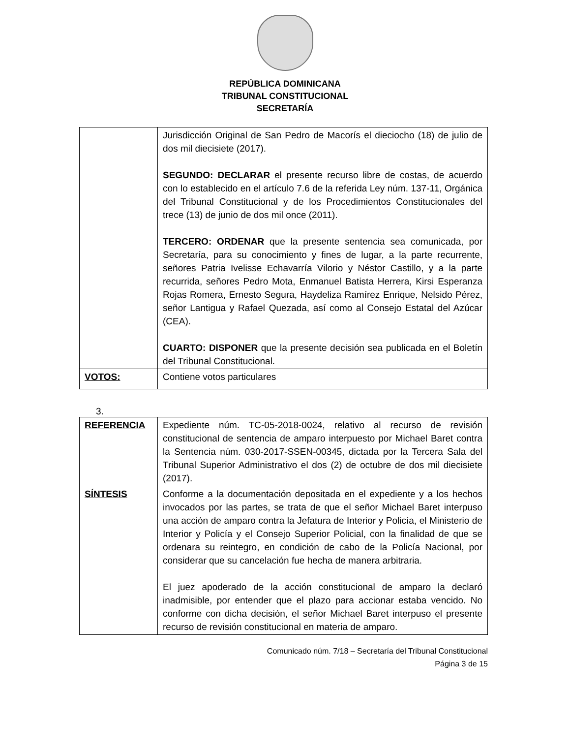REPÚBLICA DOMINICANA
TRIBUNAL CONSTITUCIONAL
SECRETARÍA
| | Jurisdicción Original de San Pedro de Macorís el dieciocho (18) de julio de dos mil diecisiete (2017). SEGUNDO: DECLARAR el presente recurso libre de costas, de acuerdo con lo establecido en el artículo 7.6 de la referida Ley núm. 137-11, Orgánica del Tribunal Constitucional y de los Procedimientos Constitucionales del trece (13) de junio de dos mil once (2011). TERCERO: ORDENAR que la presente sentencia sea comunicada, por Secretaría, para su conocimiento y fines de lugar, a la parte recurrente, señores Patria Ivelisse Echavarría Vilorio y Néstor Castillo, y a la parte recurrida, señores Pedro Mota, Enmanuel Batista Herrera, Kirsi Esperanza Rojas Romera, Ernesto Segura, Haydeliza Ramírez Enrique, Nelsido Pérez, señor Lantigua y Rafael Quezada, así como al Consejo Estatal del Azúcar (CEA). CUARTO: DISPONER que la presente decisión sea publicada en el Boletín del Tribunal Constitucional. |
| VOTOS: | Contiene votos particulares |
3.
| REFERENCIA | Expediente núm. TC-05-2018-0024, relativo al recurso de revisión constitucional de sentencia de amparo interpuesto por Michael Baret contra la Sentencia núm. 030-2017-SSEN-00345, dictada por la Tercera Sala del Tribunal Superior Administrativo el dos (2) de octubre de dos mil diecisiete (2017). |
| SÍNTESIS | Conforme a la documentación depositada en el expediente y a los hechos invocados por las partes, se trata de que el señor Michael Baret interpuso una acción de amparo contra la Jefatura de Interior y Policía, el Ministerio de Interior y Policía y el Consejo Superior Policial, con la finalidad de que se ordenara su reintegro, en condición de cabo de la Policía Nacional, por considerar que su cancelación fue hecha de manera arbitraria. El juez apoderado de la acción constitucional de amparo la declaró inadmisible, por entender que el plazo para accionar estaba vencido. No conforme con dicha decisión, el señor Michael Baret interpuso el presente recurso de revisión constitucional en materia de amparo. |
Comunicado núm. 7/18 – Secretaría del Tribunal Constitucional
Página 3 de 15